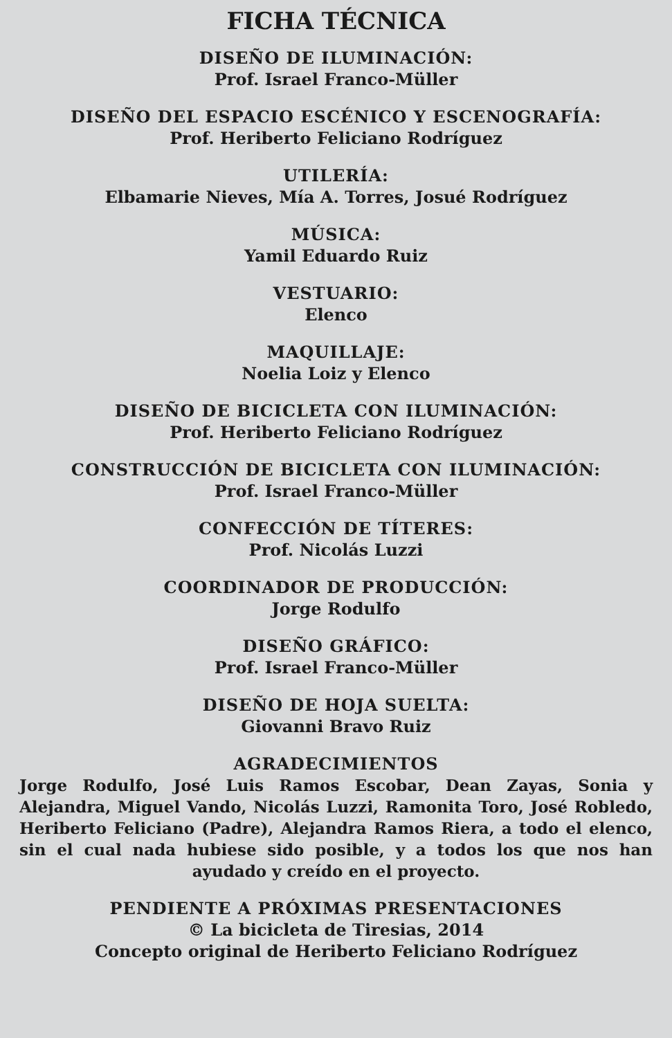FICHA TÉCNICA
DISEÑO DE ILUMINACIÓN:
Prof. Israel Franco-Müller
DISEÑO DEL ESPACIO ESCÉNICO Y ESCENOGRAFÍA:
Prof. Heriberto Feliciano Rodríguez
UTILERÍA:
Elbamarie Nieves, Mía A. Torres, Josué Rodríguez
MÚSICA:
Yamil Eduardo Ruiz
VESTUARIO:
Elenco
MAQUILLAJE:
Noelia Loiz y Elenco
DISEÑO DE BICICLETA CON ILUMINACIÓN:
Prof. Heriberto Feliciano Rodríguez
CONSTRUCCIÓN DE BICICLETA CON ILUMINACIÓN:
Prof. Israel Franco-Müller
CONFECCIÓN DE TÍTERES:
Prof. Nicolás Luzzi
COORDINADOR DE PRODUCCIÓN:
Jorge Rodulfo
DISEÑO GRÁFICO:
Prof. Israel Franco-Müller
DISEÑO DE HOJA SUELTA:
Giovanni Bravo Ruiz
AGRADECIMIENTOS
Jorge Rodulfo, José Luis Ramos Escobar, Dean Zayas, Sonia y Alejandra, Miguel Vando, Nicolás Luzzi, Ramonita Toro, José Robledo, Heriberto Feliciano (Padre), Alejandra Ramos Riera, a todo el elenco, sin el cual nada hubiese sido posible, y a todos los que nos han ayudado y creído en el proyecto.
PENDIENTE A PRÓXIMAS PRESENTACIONES
© La bicicleta de Tiresias, 2014
Concepto original de Heriberto Feliciano Rodríguez